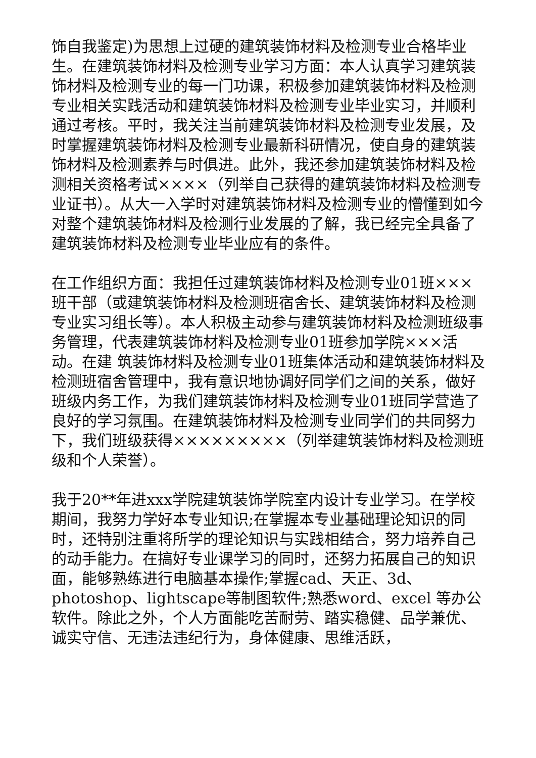饰自我鉴定)为思想上过硬的建筑装饰材料及检测专业合格毕业生。在建筑装饰材料及检测专业学习方面：本人认真学习建筑装饰材料及检测专业的每一门功课，积极参加建筑装饰材料及检测专业相关实践活动和建筑装饰材料及检测专业毕业实习，并顺利通过考核。平时，我关注当前建筑装饰材料及检测专业发展，及时掌握建筑装饰材料及检测专业最新科研情况，使自身的建筑装饰材料及检测素养与时俱进。此外，我还参加建筑装饰材料及检测相关资格考试××××（列举自己获得的建筑装饰材料及检测专业证书）。从大一入学时对建筑装饰材料及检测专业的懵懂到如今对整个建筑装饰材料及检测行业发展的了解，我已经完全具备了建筑装饰材料及检测专业毕业应有的条件。
在工作组织方面：我担任过建筑装饰材料及检测专业01班×××班干部（或建筑装饰材料及检测班宿舍长、建筑装饰材料及检测专业实习组长等）。本人积极主动参与建筑装饰材料及检测班级事务管理，代表建筑装饰材料及检测专业01班参加学院×××活动。在建 筑装饰材料及检测专业01班集体活动和建筑装饰材料及检测班宿舍管理中，我有意识地协调好同学们之间的关系，做好班级内务工作，为我们建筑装饰材料及检测专业01班同学营造了良好的学习氛围。在建筑装饰材料及检测专业同学们的共同努力下，我们班级获得×××××××××（列举建筑装饰材料及检测班级和个人荣誉）。
我于20**年进xxx学院建筑装饰学院室内设计专业学习。在学校期间，我努力学好本专业知识;在掌握本专业基础理论知识的同时，还特别注重将所学的理论知识与实践相结合，努力培养自己的动手能力。在搞好专业课学习的同时，还努力拓展自己的知识面，能够熟练进行电脑基本操作;掌握cad、天正、3d、photoshop、lightscape等制图软件;熟悉word、excel 等办公软件。除此之外，个人方面能吃苦耐劳、踏实稳健、品学兼优、诚实守信、无违法违纪行为，身体健康、思维活跃，